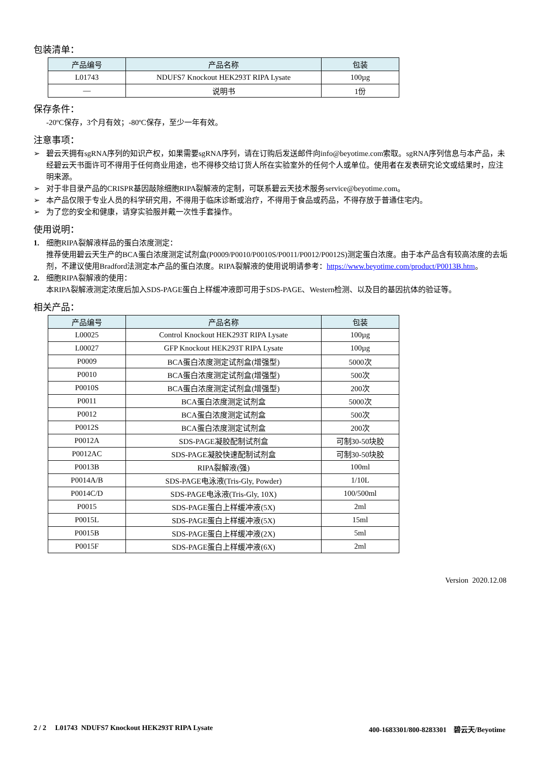包装清单：
| 产品编号 | 产品名称 | 包装 |
| --- | --- | --- |
| L01743 | NDUFS7 Knockout HEK293T RIPA Lysate | 100µg |
| — | 说明书 | 1份 |
保存条件：
-20ºC保存，3个月有效；-80ºC保存，至少一年有效。
注意事项：
➢ 碧云天拥有sgRNA序列的知识产权，如果需要sgRNA序列，请在订购后发送邮件向info@beyotime.com索取。sgRNA序列信息与本产品，未经碧云天书面许可不得用于任何商业用途，也不得移交给订货人所在实验室外的任何个人或单位。使用者在发表研究论文或结果时，应注明来源。
➢ 对于非目录产品的CRISPR基因敲除细胞RIPA裂解液的定制，可联系碧云天技术服务service@beyotime.com。
➢ 本产品仅限于专业人员的科学研究用，不得用于临床诊断或治疗，不得用于食品或药品，不得存放于普通住宅内。
➢ 为了您的安全和健康，请穿实验服并戴一次性手套操作。
使用说明：
1. 细胞RIPA裂解液样品的蛋白浓度测定：
推荐使用碧云天生产的BCA蛋白浓度测定试剂盒(P0009/P0010/P0010S/P0011/P0012/P0012S)测定蛋白浓度。由于本产品含有较高浓度的去垢剂，不建议使用Bradford法测定本产品的蛋白浓度。RIPA裂解液的使用说明请参考：https://www.beyotime.com/product/P0013B.htm。
2. 细胞RIPA裂解液的使用：
本RIPA裂解液测定浓度后加入SDS-PAGE蛋白上样缓冲液即可用于SDS-PAGE、Western检测、以及目的基因抗体的验证等。
相关产品：
| 产品编号 | 产品名称 | 包装 |
| --- | --- | --- |
| L00025 | Control Knockout HEK293T RIPA Lysate | 100µg |
| L00027 | GFP Knockout HEK293T RIPA Lysate | 100µg |
| P0009 | BCA蛋白浓度测定试剂盒(增强型) | 5000次 |
| P0010 | BCA蛋白浓度测定试剂盒(增强型) | 500次 |
| P0010S | BCA蛋白浓度测定试剂盒(增强型) | 200次 |
| P0011 | BCA蛋白浓度测定试剂盒 | 5000次 |
| P0012 | BCA蛋白浓度测定试剂盒 | 500次 |
| P0012S | BCA蛋白浓度测定试剂盒 | 200次 |
| P0012A | SDS-PAGE凝胶配制试剂盒 | 可制30-50块胶 |
| P0012AC | SDS-PAGE凝胶快速配制试剂盒 | 可制30-50块胶 |
| P0013B | RIPA裂解液(强) | 100ml |
| P0014A/B | SDS-PAGE电泳液(Tris-Gly, Powder) | 1/10L |
| P0014C/D | SDS-PAGE电泳液(Tris-Gly, 10X) | 100/500ml |
| P0015 | SDS-PAGE蛋白上样缓冲液(5X) | 2ml |
| P0015L | SDS-PAGE蛋白上样缓冲液(5X) | 15ml |
| P0015B | SDS-PAGE蛋白上样缓冲液(2X) | 5ml |
| P0015F | SDS-PAGE蛋白上样缓冲液(6X) | 2ml |
Version 2020.12.08
2 / 2 L01743 NDUFS7 Knockout HEK293T RIPA Lysate 400-1683301/800-8283301 碧云天/Beyotime